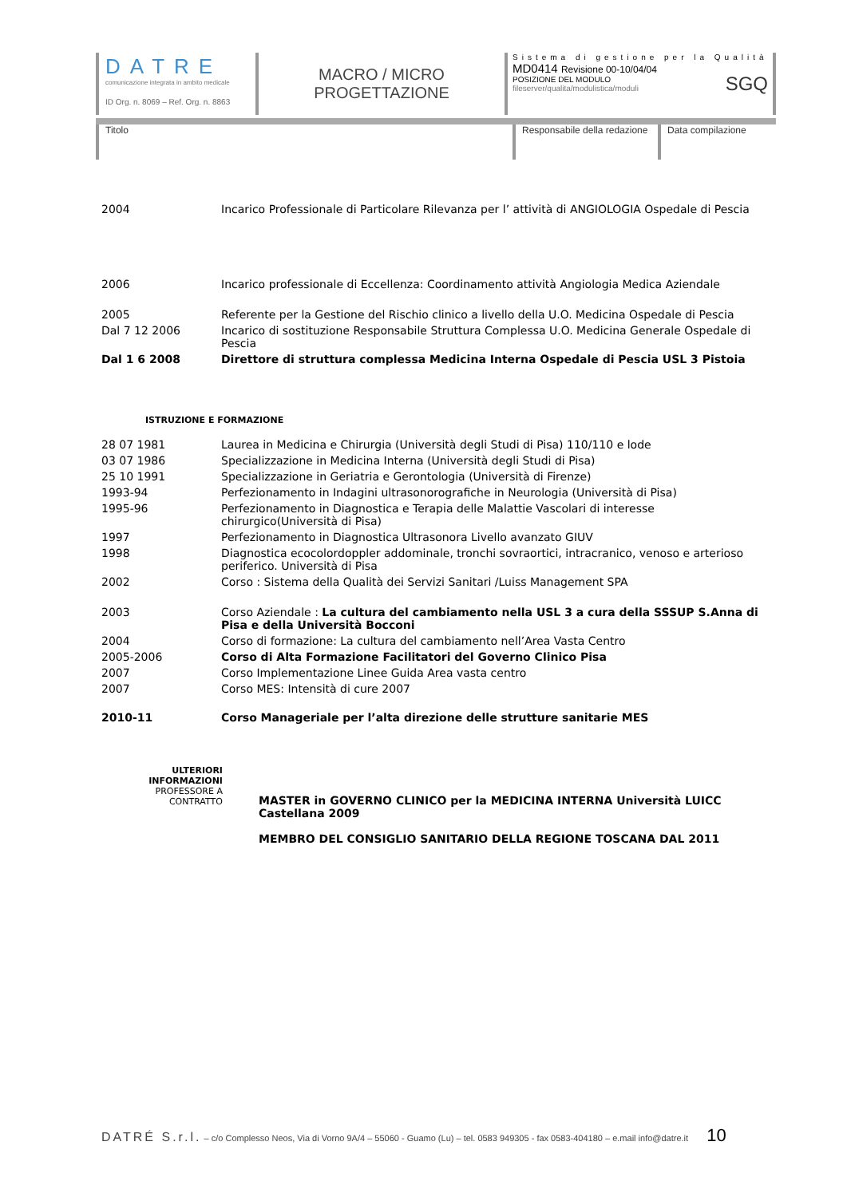DATRE
comunicazione integrata in ambito medicale
ID Org. n. 8069 – Ref. Org. n. 8863
MACRO / MICRO
PROGETTAZIONE
Sistema di gestione per la Qualità
MD0414 Revisione 00-10/04/04
POSIZIONE DEL MODULO
fileserver/qualita/modulistica/moduli SGQ
Titolo Responsabile della redazione
Data compilazione
| 2004 | Incarico Professionale di Particolare Rilevanza per l’ attività di ANGIOLOGIA Ospedale di Pescia |
| 2006 | Incarico professionale di Eccellenza: Coordinamento attività Angiologia Medica Aziendale |
| 2005 | Referente per la Gestione del Rischio clinico a livello della U.O. Medicina Ospedale di Pescia |
| Dal 7 12 2006 | Incarico di sostituzione Responsabile Struttura Complessa U.O. Medicina Generale Ospedale di Pescia |
| Dal 1 6 2008 | Direttore di struttura complessa Medicina Interna Ospedale di Pescia USL 3 Pistoia |
ISTRUZIONE E FORMAZIONE
| 28 07 1981 | Laurea in Medicina e Chirurgia (Università degli Studi di Pisa) 110/110 e lode |
| 03 07 1986 | Specializzazione in Medicina Interna (Università degli Studi di Pisa) |
| 25 10 1991 | Specializzazione in Geriatria e Gerontologia (Università di Firenze) |
| 1993-94 | Perfezionamento in Indagini ultrasonorografiche in Neurologia (Università di Pisa) |
| 1995-96 | Perfezionamento in Diagnostica e Terapia delle Malattie Vascolari di interesse chirurgico(Università di Pisa) |
| 1997 | Perfezionamento in Diagnostica Ultrasonora Livello avanzato GIUV |
| 1998 | Diagnostica ecocolordoppler addominale, tronchi sovraortici, intracranico, venoso e arterioso periferico. Università di Pisa |
| 2002 | Corso : Sistema della Qualità dei Servizi Sanitari /Luiss Management SPA |
| 2003 | Corso Aziendale : La cultura del cambiamento nella USL 3 a cura della SSSUP S.Anna di Pisa e della Università Bocconi |
| 2004 | Corso di formazione: La cultura del cambiamento nell’Area Vasta Centro |
| 2005-2006 | Corso di Alta Formazione Facilitatori del Governo Clinico Pisa |
| 2007 | Corso Implementazione Linee Guida Area vasta centro |
| 2007 | Corso MES: Intensità di cure 2007 |
| 2010-11 | Corso Manageriale per l’alta direzione delle strutture sanitarie MES |
ULTERIORI
INFORMAZIONI
PROFESSORE A
CONTRATTO
MASTER in GOVERNO CLINICO per la MEDICINA INTERNA Università LUICC Castellana 2009
MEMBRO DEL CONSIGLIO SANITARIO DELLA REGIONE TOSCANA DAL 2011
DATRÉ S.r.l. – c/o Complesso Neos, Via di Vorno 9A/4 – 55060 - Guamo (Lu) – tel. 0583 949305 - fax 0583-404180 – e.mail info@datre.it 10